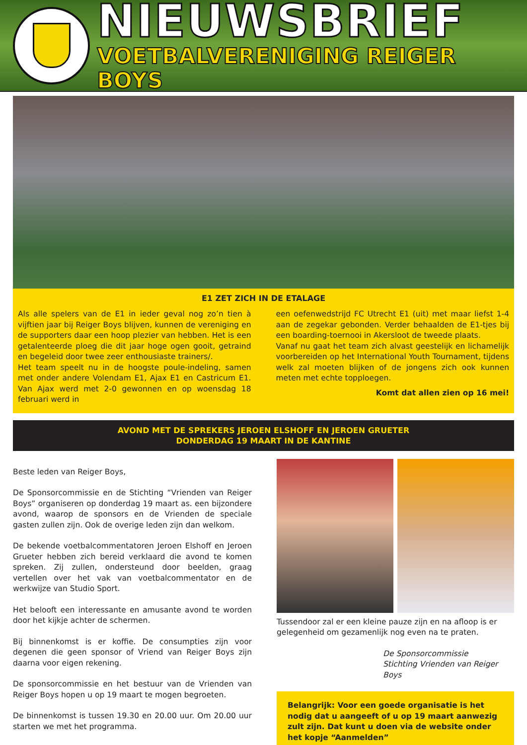NIEUWSBRIEF
VOETBALVERENIGING REIGER BOYS
E1 ZET ZICH IN DE ETALAGE
Als alle spelers van de E1 in ieder geval nog zo’n tien à vijftien jaar bij Reiger Boys blijven, kunnen de vereniging en de supporters daar een hoop plezier van hebben. Het is een getalenteerde ploeg die dit jaar hoge ogen gooit, getraind en begeleid door twee zeer enthousiaste trainers/.
Het team speelt nu in de hoogste poule-indeling, samen met onder andere Volendam E1, Ajax E1 en Castricum E1. Van Ajax werd met 2-0 gewonnen en op woensdag 18 februari werd in
een oefenwedstrijd FC Utrecht E1 (uit) met maar liefst 1-4 aan de zegekar gebonden. Verder behaalden de E1-tjes bij een boarding-toernooi in Akersloot de tweede plaats.
Vanaf nu gaat het team zich alvast geestelijk en lichamelijk voorbereiden op het International Youth Tournament, tijdens welk zal moeten blijken of de jongens zich ook kunnen meten met echte topploegen.
Komt dat allen zien op 16 mei!
AVOND MET DE SPREKERS JEROEN ELSHOFF EN JEROEN GRUETER
DONDERDAG 19 MAART IN DE KANTINE
Beste leden van Reiger Boys,
De Sponsorcommissie en de Stichting “Vrienden van Reiger Boys” organiseren op donderdag 19 maart as. een bijzondere avond, waarop de sponsors en de Vrienden de speciale gasten zullen zijn. Ook de overige leden zijn dan welkom.
De bekende voetbalcommentatoren Jeroen Elshoff en Jeroen Grueter hebben zich bereid verklaard die avond te komen spreken. Zij zullen, ondersteund door beelden, graag vertellen over het vak van voetbalcommentator en de werkwijze van Studio Sport.
Het belooft een interessante en amusante avond te worden door het kijkje achter de schermen.
Bij binnenkomst is er koffie. De consumpties zijn voor degenen die geen sponsor of Vriend van Reiger Boys zijn daarna voor eigen rekening.
De sponsorcommissie en het bestuur van de Vrienden van Reiger Boys hopen u op 19 maart te mogen begroeten.
De binnenkomst is tussen 19.30 en 20.00 uur. Om 20.00 uur starten we met het programma.
Tussendoor zal er een kleine pauze zijn en na afloop is er gelegenheid om gezamenlijk nog even na te praten.
De Sponsorcommissie
Stichting Vrienden van Reiger Boys
Belangrijk: Voor een goede organisatie is het nodig dat u aangeeft of u op 19 maart aanwezig zult zijn. Dat kunt u doen via de website onder het kopje “Aanmelden”